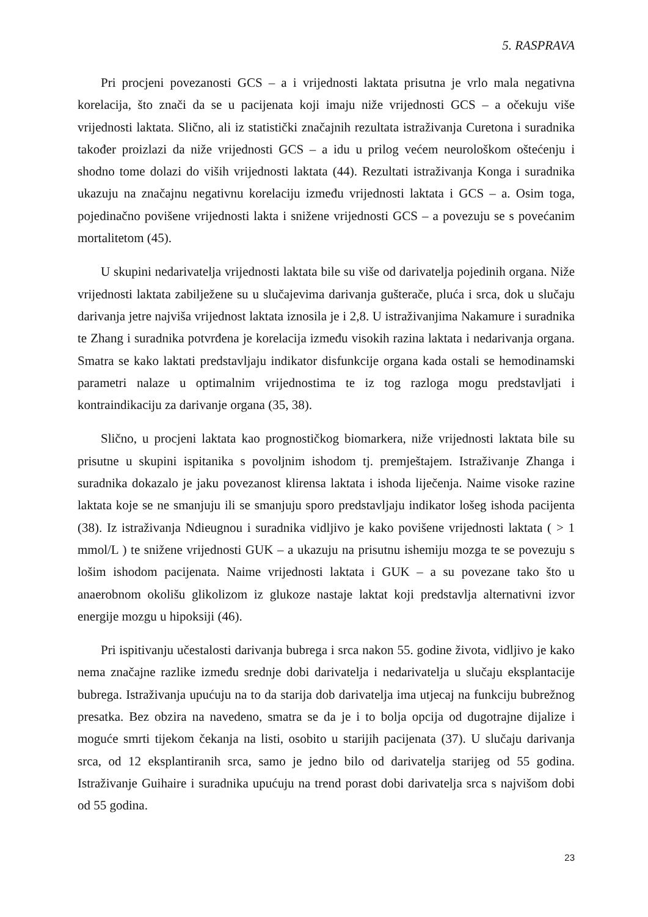5. RASPRAVA
Pri procjeni povezanosti GCS – a i vrijednosti laktata prisutna je vrlo mala negativna korelacija, što znači da se u pacijenata koji imaju niže vrijednosti GCS – a očekuju više vrijednosti laktata. Slično, ali iz statistički značajnih rezultata istraživanja Curetona i suradnika također proizlazi da niže vrijednosti GCS – a idu u prilog većem neurološkom oštećenju i shodno tome dolazi do viših vrijednosti laktata (44). Rezultati istraživanja Konga i suradnika ukazuju na značajnu negativnu korelaciju između vrijednosti laktata i GCS – a. Osim toga, pojedinačno povišene vrijednosti lakta i snižene vrijednosti GCS – a povezuju se s povećanim mortalitetom (45).
U skupini nedarivatelja vrijednosti laktata bile su više od darivatelja pojedinih organa. Niže vrijednosti laktata zabilježene su u slučajevima darivanja gušterače, pluća i srca, dok u slučaju darivanja jetre najviša vrijednost laktata iznosila je i 2,8. U istraživanjima Nakamure i suradnika te Zhang i suradnika potvrđena je korelacija između visokih razina laktata i nedarivanja organa. Smatra se kako laktati predstavljaju indikator disfunkcije organa kada ostali se hemodinamski parametri nalaze u optimalnim vrijednostima te iz tog razloga mogu predstavljati i kontraindikaciju za darivanje organa (35, 38).
Slično, u procjeni laktata kao prognostičkog biomarkera, niže vrijednosti laktata bile su prisutne u skupini ispitanika s povoljnim ishodom tj. premještajem. Istraživanje Zhanga i suradnika dokazalo je jaku povezanost klirensa laktata i ishoda liječenja. Naime visoke razine laktata koje se ne smanjuju ili se smanjuju sporo predstavljaju indikator lošeg ishoda pacijenta (38). Iz istraživanja Ndieugnou i suradnika vidljivo je kako povišene vrijednosti laktata ( > 1 mmol/L ) te snižene vrijednosti GUK – a ukazuju na prisutnu ishemiju mozga te se povezuju s lošim ishodom pacijenata. Naime vrijednosti laktata i GUK – a su povezane tako što u anaerobnom okolišu glikolizom iz glukoze nastaje laktat koji predstavlja alternativni izvor energije mozgu u hipoksiji (46).
Pri ispitivanju učestalosti darivanja bubrega i srca nakon 55. godine života, vidljivo je kako nema značajne razlike između srednje dobi darivatelja i nedarivatelja u slučaju eksplantacije bubrega. Istraživanja upućuju na to da starija dob darivatelja ima utjecaj na funkciju bubrežnog presatka. Bez obzira na navedeno, smatra se da je i to bolja opcija od dugotrajne dijalize i moguće smrti tijekom čekanja na listi, osobito u starijih pacijenata (37). U slučaju darivanja srca, od 12 eksplantiranih srca, samo je jedno bilo od darivatelja starijeg od 55 godina. Istraživanje Guihaire i suradnika upućuju na trend porast dobi darivatelja srca s najvišom dobi od 55 godina.
23